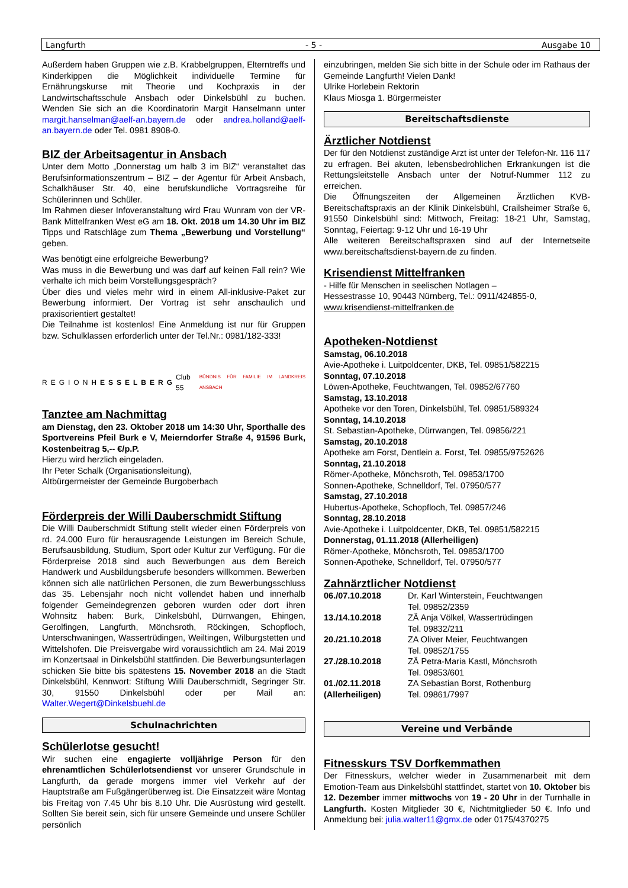Langfurth - 5 - Ausgabe 10
Außerdem haben Gruppen wie z.B. Krabbelgruppen, Elterntreffs und Kinderkippen die Möglichkeit individuelle Termine für Ernährungskurse mit Theorie und Kochpraxis in der Landwirtschaftsschule Ansbach oder Dinkelsbühl zu buchen. Wenden Sie sich an die Koordinatorin Margit Hanselmann unter margit.hanselman@aelf-an.bayern.de oder andrea.holland@aelf-an.bayern.de oder Tel. 0981 8908-0.
BIZ der Arbeitsagentur in Ansbach
Unter dem Motto „Donnerstag um halb 3 im BIZ“ veranstaltet das Berufsinformationszentrum – BIZ – der Agentur für Arbeit Ansbach, Schalkhäuser Str. 40, eine berufskundliche Vortragsreihe für Schülerinnen und Schüler.
Im Rahmen dieser Infoveranstaltung wird Frau Wunram von der VR-Bank Mittelfranken West eG am 18. Okt. 2018 um 14.30 Uhr im BIZ Tipps und Ratschläge zum Thema „Bewerbung und Vorstellung“ geben.
Was benötigt eine erfolgreiche Bewerbung?
Was muss in die Bewerbung und was darf auf keinen Fall rein? Wie verhalte ich mich beim Vorstellungsgespräch?
Über dies und vieles mehr wird in einem All-inklusive-Paket zur Bewerbung informiert. Der Vortrag ist sehr anschaulich und praxisorientiert gestaltet!
Die Teilnahme ist kostenlos! Eine Anmeldung ist nur für Gruppen bzw. Schulklassen erforderlich unter der Tel.Nr.: 0981/182-333!
REGIONHESSELBERG Club 55 BÜNDNIS FÜR FAMILIE IM LANDKREIS ANSBACH
Tanztee am Nachmittag
am Dienstag, den 23. Oktober 2018 um 14:30 Uhr, Sporthalle des Sportvereins Pfeil Burk e V, Meierndorfer Straße 4, 91596 Burk, Kostenbeitrag 5,-- €/p.P.
Hierzu wird herzlich eingeladen.
Ihr Peter Schalk (Organisationsleitung),
Altbürgermeister der Gemeinde Burgoberbach
Förderpreis der Willi Dauberschmidt Stiftung
Die Willi Dauberschmidt Stiftung stellt wieder einen Förderpreis von rd. 24.000 Euro für herausragende Leistungen im Bereich Schule, Berufsausbildung, Studium, Sport oder Kultur zur Verfügung. Für die Förderpreise 2018 sind auch Bewerbungen aus dem Bereich Handwerk und Ausbildungsberufe besonders willkommen. Bewerben können sich alle natürlichen Personen, die zum Bewerbungsschluss das 35. Lebensjahr noch nicht vollendet haben und innerhalb folgender Gemeindegrenzen geboren wurden oder dort ihren Wohnsitz haben: Burk, Dinkelsbühl, Dürrwangen, Ehingen, Gerolfingen, Langfurth, Mönchsroth, Röckingen, Schopfloch, Unterschwaningen, Wassertrüdingen, Weiltingen, Wilburgstetten und Wittelshofen. Die Preisvergabe wird voraussichtlich am 24. Mai 2019 im Konzertsaal in Dinkelsbühl stattfinden. Die Bewerbungsunterlagen schicken Sie bitte bis spätestens 15. November 2018 an die Stadt Dinkelsbühl, Kennwort: Stiftung Willi Dauberschmidt, Segringer Str. 30, 91550 Dinkelsbühl oder per Mail an: Walter.Wegert@Dinkelsbuehl.de
Schulnachrichten
Schülerlotse gesucht!
Wir suchen eine engagierte volljährige Person für den ehrenamtlichen Schülerlotsendienst vor unserer Grundschule in Langfurth, da gerade morgens immer viel Verkehr auf der Hauptstraße am Fußgängerüberweg ist. Die Einsatzzeit wäre Montag bis Freitag von 7.45 Uhr bis 8.10 Uhr. Die Ausrüstung wird gestellt. Sollten Sie bereit sein, sich für unsere Gemeinde und unsere Schüler persönlich
einzubringen, melden Sie sich bitte in der Schule oder im Rathaus der Gemeinde Langfurth! Vielen Dank!
Ulrike Horlebein Rektorin
Klaus Miosga 1. Bürgermeister
Bereitschaftsdienste
Ärztlicher Notdienst
Der für den Notdienst zuständige Arzt ist unter der Telefon-Nr. 116 117 zu erfragen. Bei akuten, lebensbedrohlichen Erkrankungen ist die Rettungsleitstelle Ansbach unter der Notruf-Nummer 112 zu erreichen.
Die Öffnungszeiten der Allgemeinen Ärztlichen KVB-Bereitschaftspraxis an der Klinik Dinkelsbühl, Crailsheimer Straße 6, 91550 Dinkelsbühl sind: Mittwoch, Freitag: 18-21 Uhr, Samstag, Sonntag, Feiertag: 9-12 Uhr und 16-19 Uhr
Alle weiteren Bereitschaftspraxen sind auf der Internetseite www.bereitschaftsdienst-bayern.de zu finden.
Krisendienst Mittelfranken
- Hilfe für Menschen in seelischen Notlagen –
Hessestrasse 10, 90443 Nürnberg, Tel.: 0911/424855-0,
www.krisendienst-mittelfranken.de
Apotheken-Notdienst
Samstag, 06.10.2018
Avie-Apotheke i. Luitpoldcenter, DKB, Tel. 09851/582215
Sonntag, 07.10.2018
Löwen-Apotheke, Feuchtwangen, Tel. 09852/67760
Samstag, 13.10.2018
Apotheke vor den Toren, Dinkelsbühl, Tel. 09851/589324
Sonntag, 14.10.2018
St. Sebastian-Apotheke, Dürrwangen, Tel. 09856/221
Samstag, 20.10.2018
Apotheke am Forst, Dentlein a. Forst, Tel. 09855/9752626
Sonntag, 21.10.2018
Römer-Apotheke, Mönchsroth, Tel. 09853/1700
Sonnen-Apotheke, Schnelldorf, Tel. 07950/577
Samstag, 27.10.2018
Hubertus-Apotheke, Schopfloch, Tel. 09857/246
Sonntag, 28.10.2018
Avie-Apotheke i. Luitpoldcenter, DKB, Tel. 09851/582215
Donnerstag, 01.11.2018 (Allerheiligen)
Römer-Apotheke, Mönchsroth, Tel. 09853/1700
Sonnen-Apotheke, Schnelldorf, Tel. 07950/577
Zahnärztlicher Notdienst
| 06./07.10.2018 | Dr. Karl Winterstein, Feuchtwangen Tel. 09852/2359 |
| 13./14.10.2018 | ZÄ Anja Völkel, Wassertrüdingen Tel. 09832/211 |
| 20./21.10.2018 | ZA Oliver Meier, Feuchtwangen Tel. 09852/1755 |
| 27./28.10.2018 | ZÄ Petra-Maria Kastl, Mönchsroth Tel. 09853/601 |
| 01./02.11.2018 (Allerheiligen) | ZA Sebastian Borst, Rothenburg Tel. 09861/7997 |
Vereine und Verbände
Fitnesskurs TSV Dorfkemmathen
Der Fitnesskurs, welcher wieder in Zusammenarbeit mit dem Emotion-Team aus Dinkelsbühl stattfindet, startet von 10. Oktober bis 12. Dezember immer mittwochs von 19 - 20 Uhr in der Turnhalle in Langfurth. Kosten Mitglieder 30 €, Nichtmitglieder 50 €. Info und Anmeldung bei: julia.walter11@gmx.de oder 0175/4370275